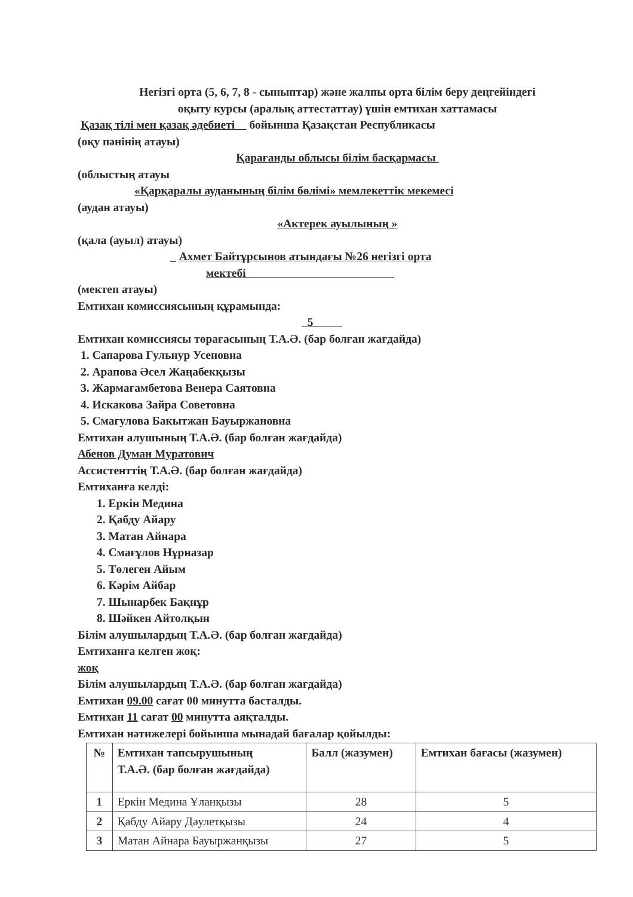Негізгі орта (5, 6, 7, 8 - сыныптар) және жалпы орта білім беру деңгейіндегі
оқыту курсы (аралық аттестаттау) үшін емтихан хаттамасы
Қазақ тілі мен қазақ әдебиеті бойынша Қазақстан Республикасы
(оқу пәнінің атауы)
Қарағанды облысы білім басқармасы
(облыстың атауы
«Қарқаралы ауданының білім бөлімі» мемлекеттік мекемесі
(аудан атауы)
«Актерек ауылының »
(қала (ауыл) атауы)
_ Ахмет Байтұрсынов атындағы №26 негізгі орта
мектебі
(мектеп атауы)
Емтихан комиссиясының құрамында:
5
Емтихан комиссиясы төрағасының Т.А.Ә. (бар болған жағдайда)
1. Сапарова Гульнур Усеновна
2. Арапова Әсел Жаңабекқызы
3. Жармағамбетова Венера Саятовна
4. Искакова Зайра Советовна
5. Смагулова Бакытжан Бауыржановна
Емтихан алушының Т.А.Ә. (бар болған жағдайда)
Абенов Думан Муратович
Ассистенттің Т.А.Ә. (бар болған жағдайда)
Емтиханға келді:
1. Еркін Медина
2. Қабду Айару
3. Матан Айнара
4. Смағұлов Нұрназар
5. Төлеген Айым
6. Кәрім Айбар
7. Шынарбек Бақнұр
8. Шәйкен Айтолқын
Білім алушылардың Т.А.Ә. (бар болған жағдайда)
Емтиханға келген жоқ:
жоқ
Білім алушылардың Т.А.Ә. (бар болған жағдайда)
Емтихан 09.00 сағат 00 минутта басталды.
Емтихан 11 сағат 00 минутта аяқталды.
Емтихан нәтижелері бойынша мынадай бағалар қойылды:
| № | Емтихан тапсырушының Т.А.Ә. (бар болған жағдайда) | Балл (жазумен) | Емтихан бағасы (жазумен) |
| --- | --- | --- | --- |
| 1 | Еркін Медина Ұланқызы | 28 | 5 |
| 2 | Қабду Айару Дәулетқызы | 24 | 4 |
| 3 | Матан Айнара Бауыржанқызы | 27 | 5 |